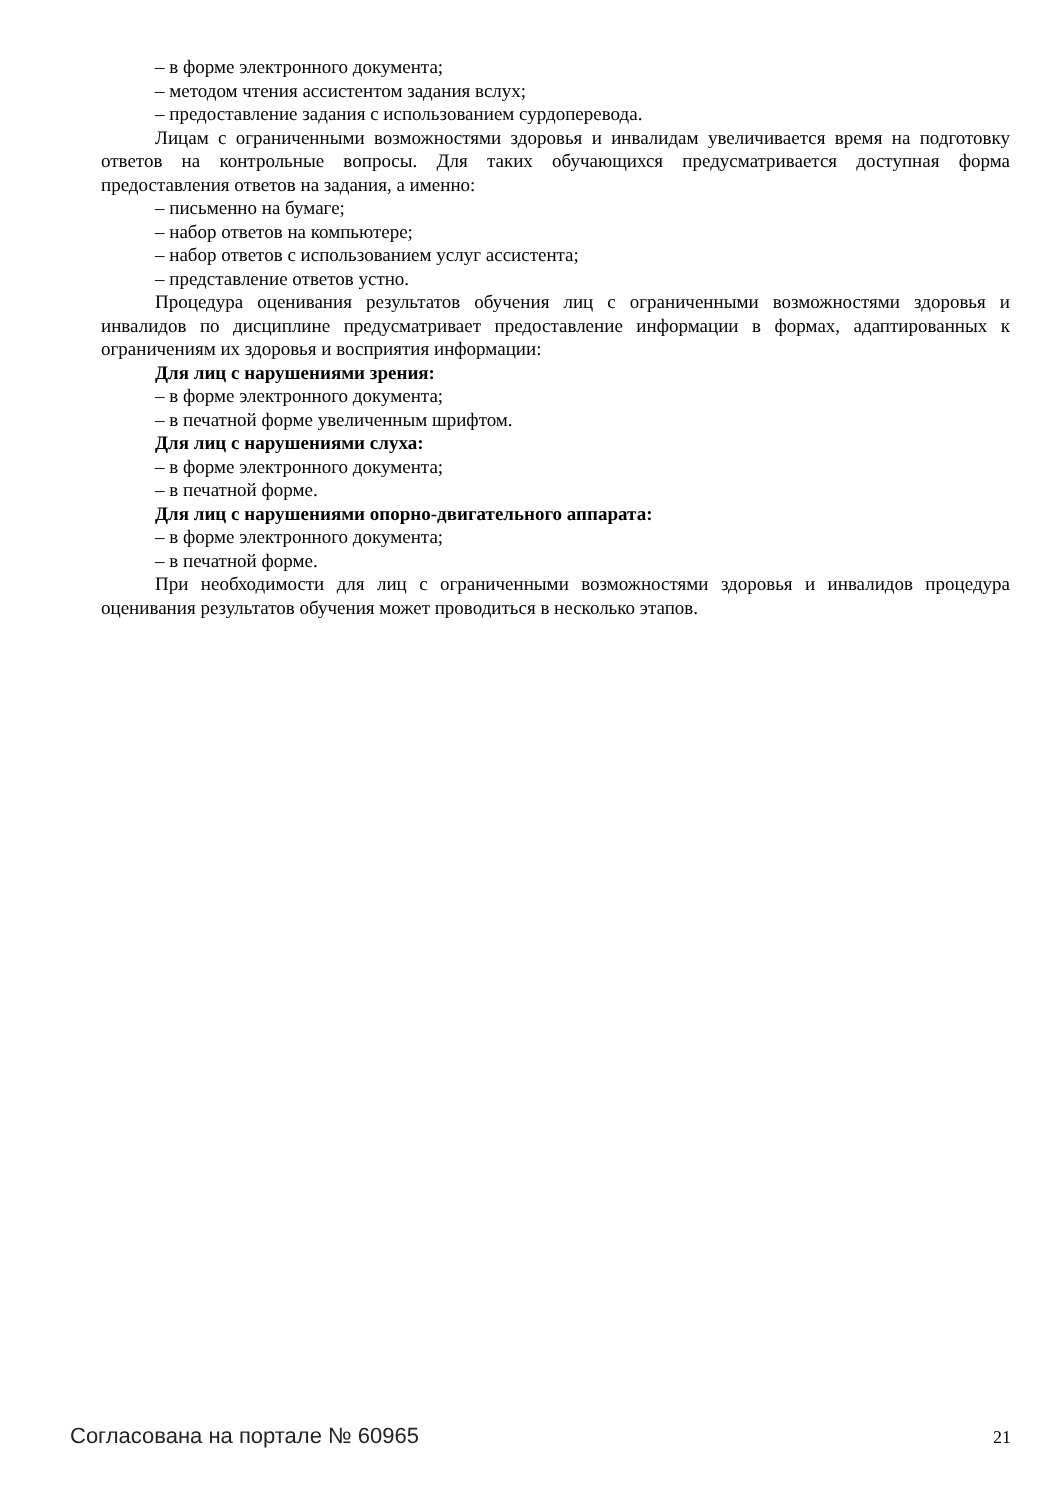– в форме электронного документа;
– методом чтения ассистентом задания вслух;
– предоставление задания с использованием сурдоперевода.
Лицам с ограниченными возможностями здоровья и инвалидам увеличивается время на подготовку ответов на контрольные вопросы. Для таких обучающихся предусматривается доступная форма предоставления ответов на задания, а именно:
– письменно на бумаге;
– набор ответов на компьютере;
– набор ответов с использованием услуг ассистента;
– представление ответов устно.
Процедура оценивания результатов обучения лиц с ограниченными возможностями здоровья и инвалидов по дисциплине предусматривает предоставление информации в формах, адаптированных к ограничениям их здоровья и восприятия информации:
Для лиц с нарушениями зрения:
– в форме электронного документа;
– в печатной форме увеличенным шрифтом.
Для лиц с нарушениями слуха:
– в форме электронного документа;
– в печатной форме.
Для лиц с нарушениями опорно-двигательного аппарата:
– в форме электронного документа;
– в печатной форме.
При необходимости для лиц с ограниченными возможностями здоровья и инвалидов процедура оценивания результатов обучения может проводиться в несколько этапов.
Согласована на портале № 60965 21